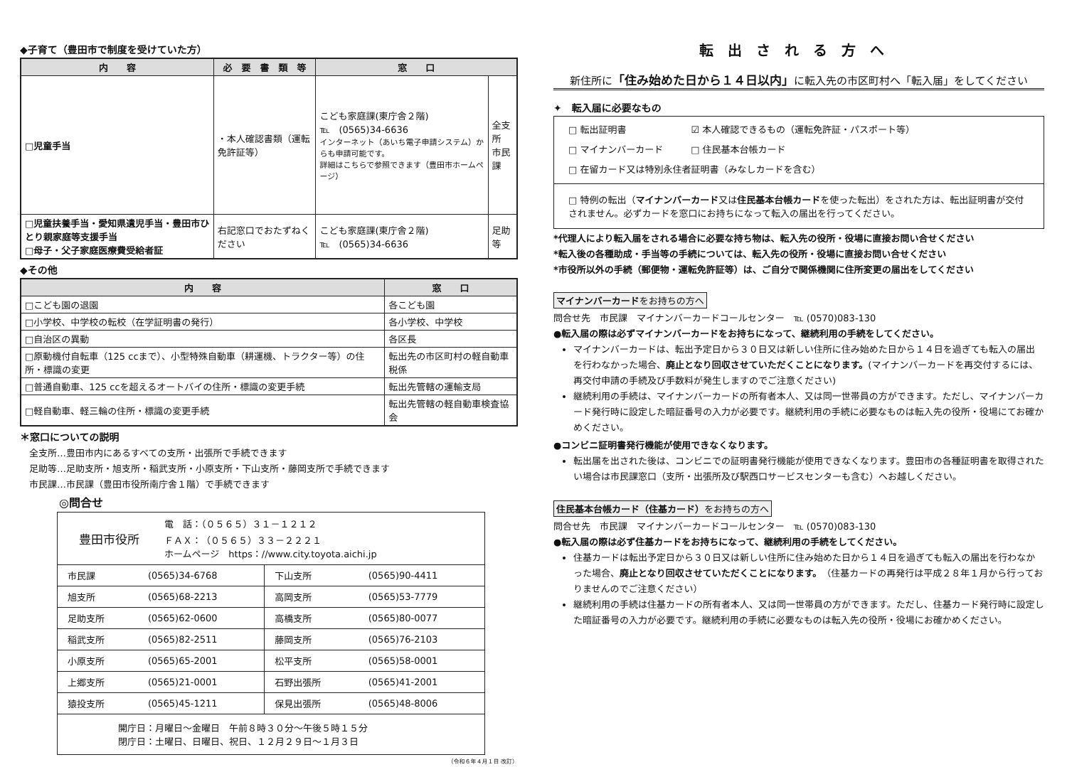◆子育て（豊田市で制度を受けていた方）
| 内 容 | 必 要 書 類 等 | 窓 口 | |
| --- | --- | --- | --- |
| □児童手当 | ・本人確認書類（運転免許証等） | こども家庭課(東庁舎２階) ℡ (0565)34-6636 インターネット（あいち電子申請システム）からも申請可能です。 詳細はこちらで参照できます（豊田市ホームページ） | 全支所 市民課 |
| □児童扶養手当・愛知県遺児手当・豊田市ひとり親家庭等支援手当 □母子・父子家庭医療費受給者証 | 右記窓口でおたずねください | こども家庭課(東庁舎２階) ℡ (0565)34-6636 | 足助等 |
◆その他
| 内 容 | 窓 口 |
| --- | --- |
| □こども園の退園 | 各こども園 |
| □小学校、中学校の転校（在学証明書の発行） | 各小学校、中学校 |
| □自治区の異動 | 各区長 |
| □原動機付自転車（125 ccまで）、小型特殊自動車（耕運機、トラクター等）の住所・標識の変更 | 転出先の市区町村の軽自動車税係 |
| □普通自動車、125 ccを超えるオートバイの住所・標識の変更手続 | 転出先管轄の運輸支局 |
| □軽自動車、軽三輪の住所・標識の変更手続 | 転出先管轄の軽自動車検査協会 |
＊窓口についての説明
　全支所…豊田市内にあるすべての支所・出張所で手続できます
　足助等…足助支所・旭支所・稲武支所・小原支所・下山支所・藤岡支所で手続できます
　市民課…市民課（豊田市役所南庁舎１階）で手続できます
◎問合せ
豊田市役所 電　話：（０５６５）３１－１２１２
ＦＡＸ：（０５６５）３３－２２２１
ホームページ　https：//www.city.toyota.aichi.jp
| 市民課 | (0565)34-6768 | 下山支所 | (0565)90-4411 |
| 旭支所 | (0565)68-2213 | 高岡支所 | (0565)53-7779 |
| 足助支所 | (0565)62-0600 | 高橋支所 | (0565)80-0077 |
| 稲武支所 | (0565)82-2511 | 藤岡支所 | (0565)76-2103 |
| 小原支所 | (0565)65-2001 | 松平支所 | (0565)58-0001 |
| 上郷支所 | (0565)21-0001 | 石野出張所 | (0565)41-2001 |
| 猿投支所 | (0565)45-1211 | 保見出張所 | (0565)48-8006 |
開庁日：月曜日～金曜日　午前８時３０分～午後５時１５分
閉庁日：土曜日、日曜日、祝日、１２月２９日～１月３日
（令和６年４月１日 改訂）
転出される方へ
新住所に「住み始めた日から１４日以内」に転入先の市区町村へ「転入届」をしてください
✦　転入届に必要なもの
□ 転出証明書　　　　　　　☑ 本人確認できるもの（運転免許証・パスポート等）
□ マイナンバーカード　　　□ 住民基本台帳カード
□ 在留カード又は特別永住者証明書（みなしカードを含む）
□ 特例の転出（マイナンバーカード又は住民基本台帳カードを使った転出）をされた方は、転出証明書が交付されません。必ずカードを窓口にお持ちになって転入の届出を行ってください。
*代理人により転入届をされる場合に必要な持ち物は、転入先の役所・役場に直接お問い合せください
*転入後の各種助成・手当等の手続については、転入先の役所・役場に直接お問い合せください
*市役所以外の手続（郵便物・運転免許証等）は、ご自分で関係機関に住所変更の届出をしてください
マイナンバーカードをお持ちの方へ
問合せ先　市民課　マイナンバーカードコールセンター　℡ (0570)083-130
●転入届の際は必ずマイナンバーカードをお持ちになって、継続利用の手続をしてください。
マイナンバーカードは、転出予定日から３０日又は新しい住所に住み始めた日から１４日を過ぎても転入の届出を行わなかった場合、廃止となり回収させていただくことになります。(マイナンバーカードを再交付するには、再交付申請の手続及び手数料が発生しますのでご注意ください)
継続利用の手続は、マイナンバーカードの所有者本人、又は同一世帯員の方ができます。ただし、マイナンバーカード発行時に設定した暗証番号の入力が必要です。継続利用の手続に必要なものは転入先の役所・役場にてお確かめください。
●コンビニ証明書発行機能が使用できなくなります。
転出届を出された後は、コンビニでの証明書発行機能が使用できなくなります。豊田市の各種証明書を取得されたい場合は市民課窓口（支所・出張所及び駅西口サービスセンターも含む）へお越しください。
住民基本台帳カード（住基カード）をお持ちの方へ
問合せ先　市民課　マイナンバーカードコールセンター　℡ (0570)083-130
●転入届の際は必ず住基カードをお持ちになって、継続利用の手続をしてください。
住基カードは転出予定日から３０日又は新しい住所に住み始めた日から１４日を過ぎても転入の届出を行わなかった場合、廃止となり回収させていただくことになります。（住基カードの再発行は平成２８年１月から行っておりませんのでご注意ください）
継続利用の手続は住基カードの所有者本人、又は同一世帯員の方ができます。ただし、住基カード発行時に設定した暗証番号の入力が必要です。継続利用の手続に必要なものは転入先の役所・役場にお確かめください。